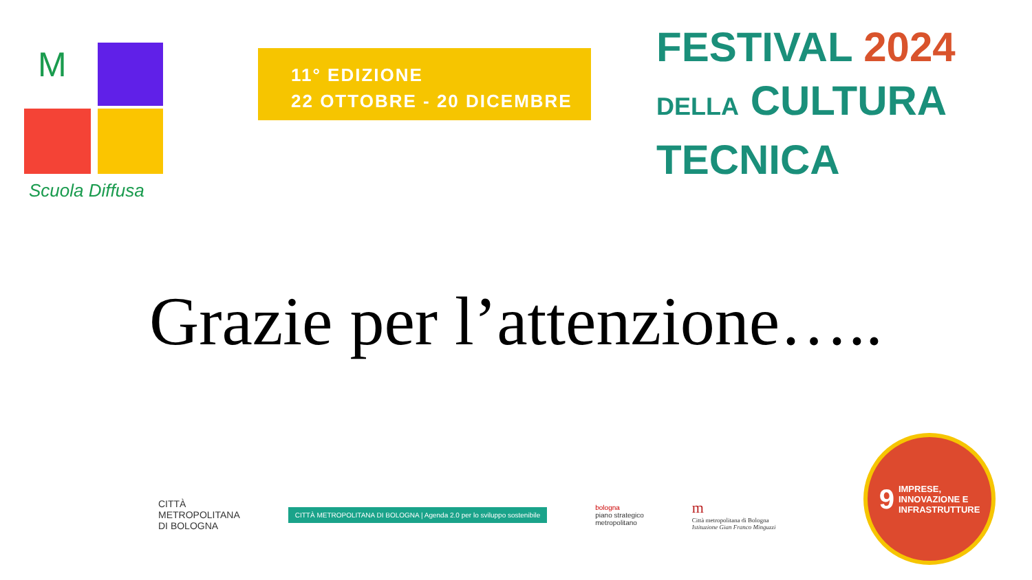M
Scuola Diffusa
11° EDIZIONE
22 OTTOBRE - 20 DICEMBRE
FESTIVAL 2024
DELLA CULTURA
TECNICA
Grazie per l’attenzione…..
CITTÀ
METROPOLITANA
DI BOLOGNA
CITTÀ METROPOLITANA DI BOLOGNA | Agenda 2.0 per lo sviluppo sostenibile
bologna
piano strategico
metropolitano
m
Città metropolitana di Bologna
Istituzione Gian Franco Minguzzi
9 IMPRESE,
INNOVAZIONE E
INFRASTRUTTURE